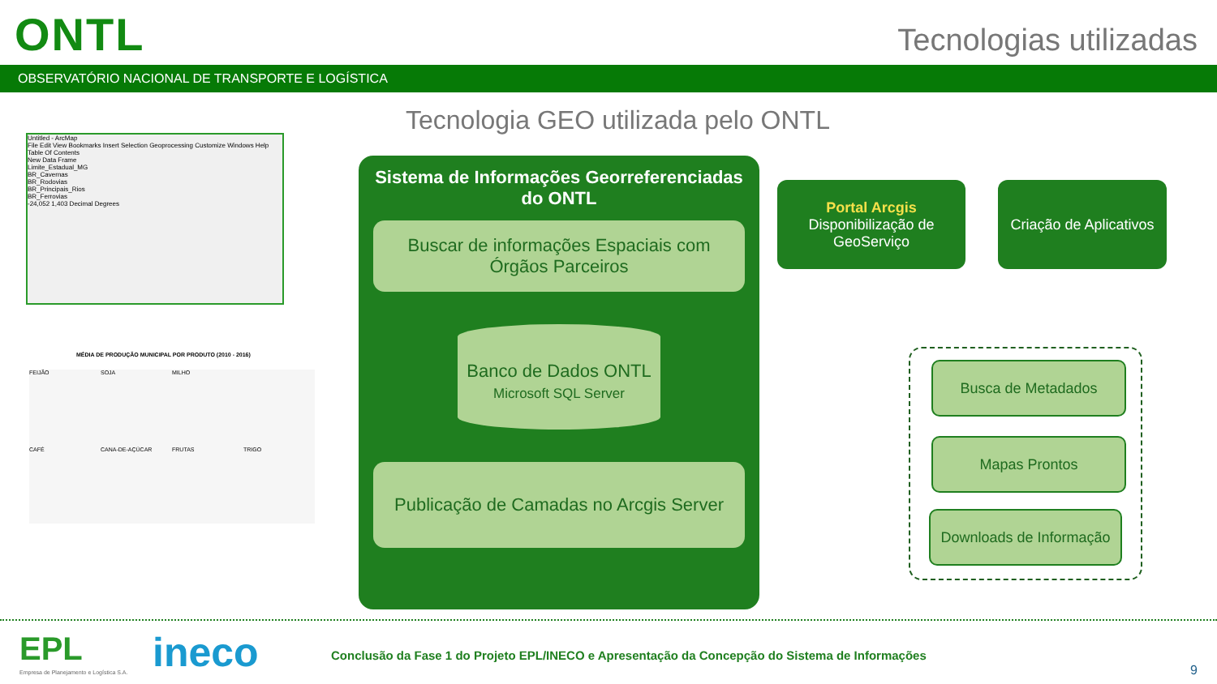ONTL Tecnologias utilizadas
OBSERVATÓRIO NACIONAL DE TRANSPORTE E LOGÍSTICA
Tecnologia GEO utilizada pelo ONTL
Untitled - ArcMap
File Edit View Bookmarks Insert Selection Geoprocessing Customize Windows Help
Table Of Contents
New Data Frame
Limite_Estadual_MG
BR_Cavernas
BR_Rodovias
BR_Principais_Rios
BR_Ferrovias
-24,052 1,403 Decimal Degrees
MÉDIA DE PRODUÇÃO MUNICIPAL POR PRODUTO (2010 - 2016)
FEIJÃO SOJA MILHO CAFÉ CANA-DE-AÇÚCAR FRUTAS TRIGO
Sistema de Informações Georreferenciadas do ONTL
Buscar de informações Espaciais com Órgãos Parceiros
Banco de Dados ONTL
Microsoft SQL Server
Publicação de Camadas no Arcgis Server
Portal Arcgis
Disponibilização de GeoServiço
Criação de Aplicativos
Busca de Metadados
Mapas Prontos
Downloads de Informação
EPL
Empresa de Planejamento e Logística S.A.
ineco
Conclusão da Fase 1 do Projeto EPL/INECO e Apresentação da Concepção do Sistema de Informações
9